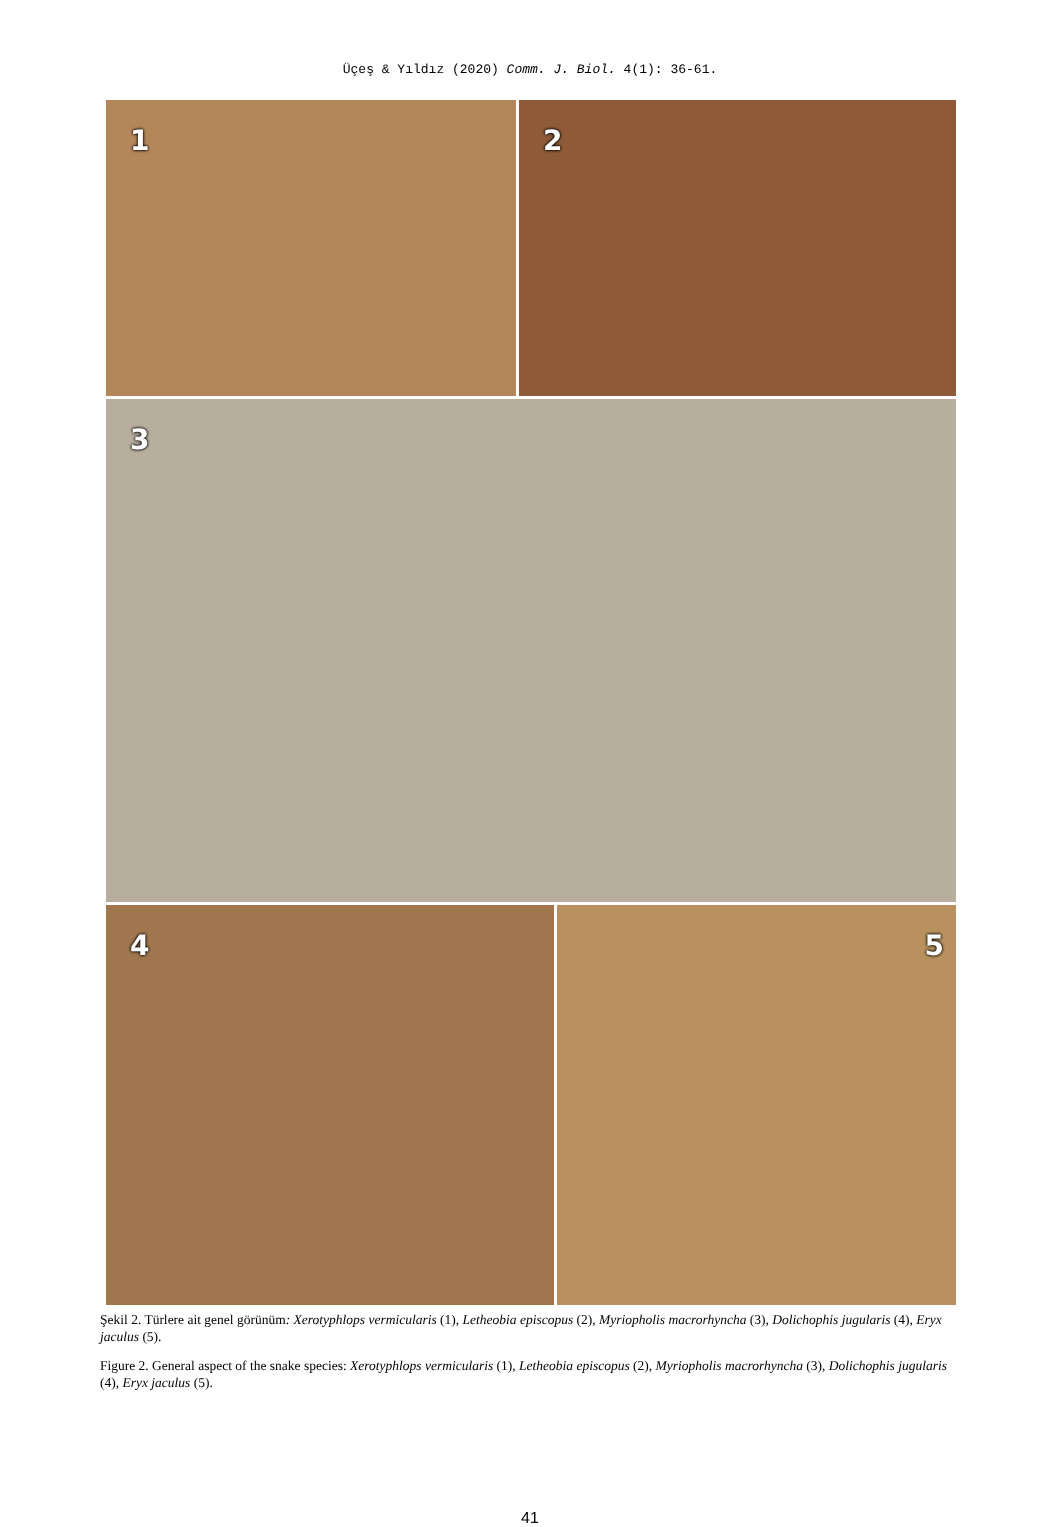Üçeş & Yıldız (2020) Comm. J. Biol. 4(1): 36-61.
1
2
3
4
5
Şekil 2. Türlere ait genel görünüm: Xerotyphlops vermicularis (1), Letheobia episcopus (2), Myriopholis macrorhyncha (3), Dolichophis jugularis (4), Eryx jaculus (5).
Figure 2. General aspect of the snake species: Xerotyphlops vermicularis (1), Letheobia episcopus (2), Myriopholis macrorhyncha (3), Dolichophis jugularis (4), Eryx jaculus (5).
41